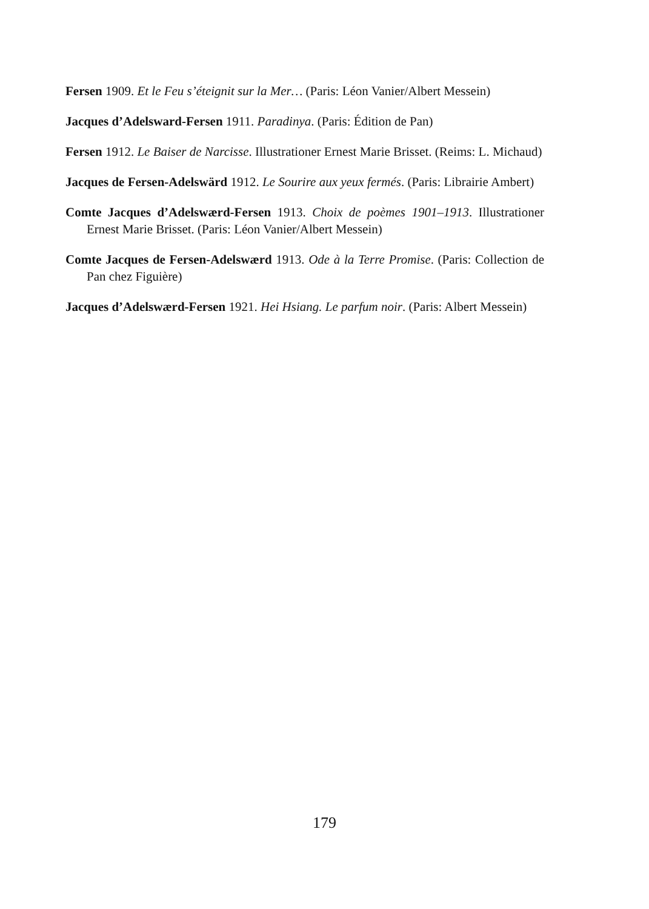Fersen 1909. Et le Feu s’éteignit sur la Mer… (Paris: Léon Vanier/Albert Messein)
Jacques d’Adelsward-Fersen 1911. Paradinya. (Paris: Édition de Pan)
Fersen 1912. Le Baiser de Narcisse. Illustrationer Ernest Marie Brisset. (Reims: L. Michaud)
Jacques de Fersen-Adelswärd 1912. Le Sourire aux yeux fermés. (Paris: Librairie Ambert)
Comte Jacques d’Adelswærd-Fersen 1913. Choix de poèmes 1901–1913. Illustrationer Ernest Marie Brisset. (Paris: Léon Vanier/Albert Messein)
Comte Jacques de Fersen-Adelswærd 1913. Ode à la Terre Promise. (Paris: Collection de Pan chez Figuière)
Jacques d’Adelswærd-Fersen 1921. Hei Hsiang. Le parfum noir. (Paris: Albert Messein)
179